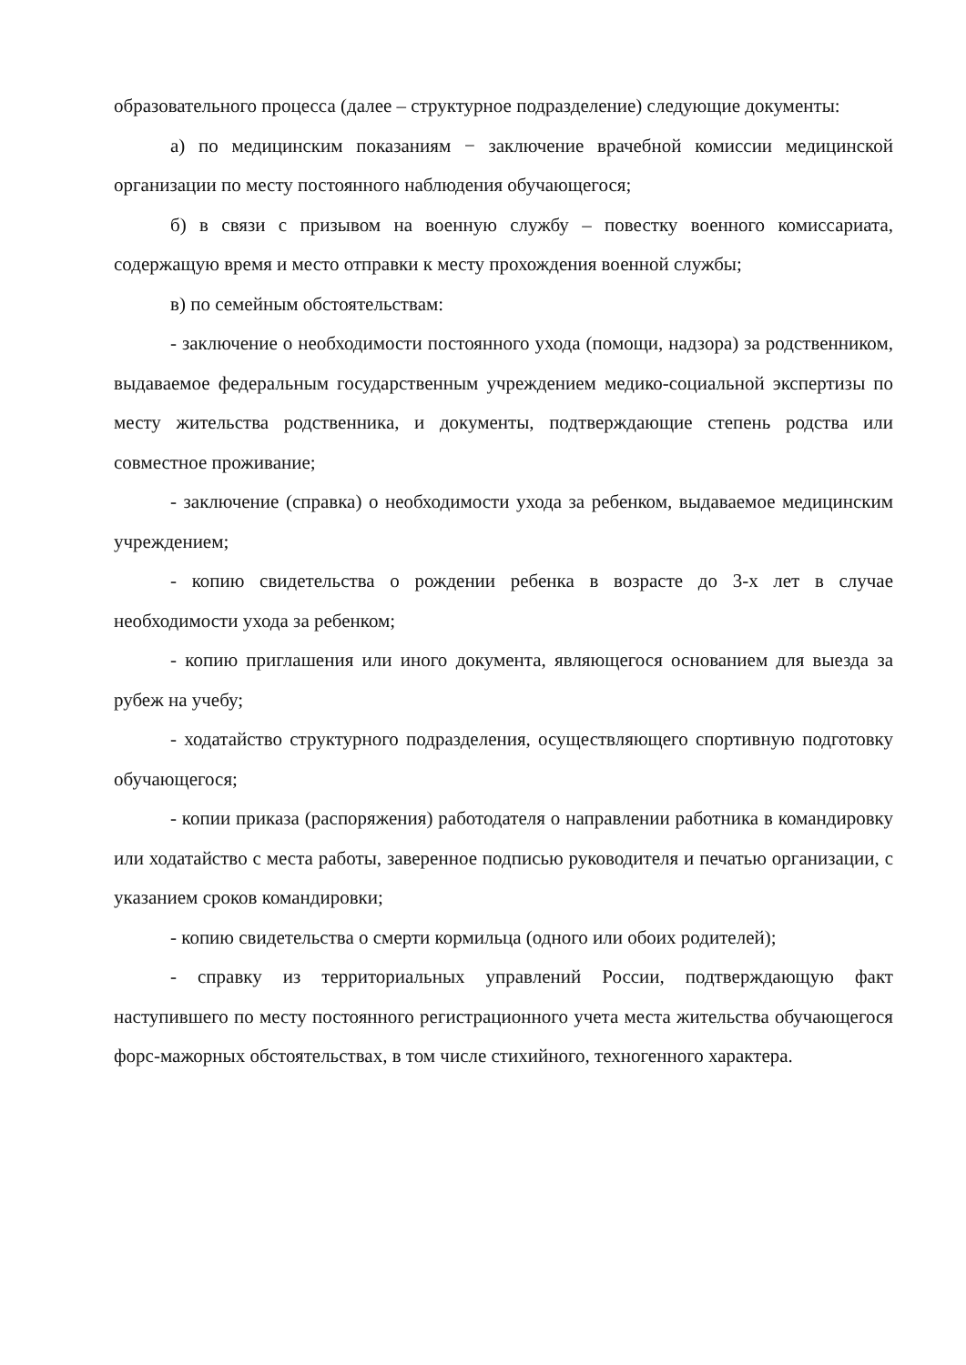образовательного процесса (далее – структурное подразделение) следующие документы:
а) по медицинским показаниям − заключение врачебной комиссии медицинской организации по месту постоянного наблюдения обучающегося;
б) в связи с призывом на военную службу – повестку военного комиссариата, содержащую время и место отправки к месту прохождения военной службы;
в) по семейным обстоятельствам:
- заключение о необходимости постоянного ухода (помощи, надзора) за родственником, выдаваемое федеральным государственным учреждением медико-социальной экспертизы по месту жительства родственника, и документы, подтверждающие степень родства или совместное проживание;
- заключение (справка) о необходимости ухода за ребенком, выдаваемое медицинским учреждением;
- копию свидетельства о рождении ребенка в возрасте до 3-х лет в случае необходимости ухода за ребенком;
- копию приглашения или иного документа, являющегося основанием для выезда за рубеж на учебу;
- ходатайство структурного подразделения, осуществляющего спортивную подготовку обучающегося;
- копии приказа (распоряжения) работодателя о направлении работника в командировку или ходатайство с места работы, заверенное подписью руководителя и печатью организации, с указанием сроков командировки;
- копию свидетельства о смерти кормильца (одного или обоих родителей);
- справку из территориальных управлений России, подтверждающую факт наступившего по месту постоянного регистрационного учета места жительства обучающегося форс-мажорных обстоятельствах, в том числе стихийного, техногенного характера.